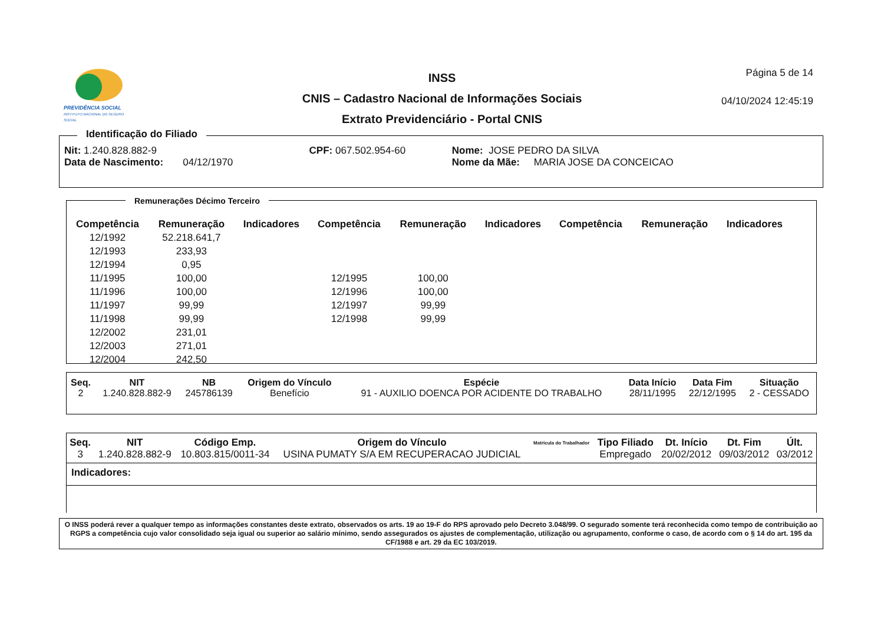PREVIDÊNCIA SOCIAL
INSTITUTO NACIONAL DO SEGURO SOCIAL
INSS
CNIS – Cadastro Nacional de Informações Sociais
Extrato Previdenciário - Portal CNIS
Página 5 de 14
04/10/2024 12:45:19
Identificação do Filiado
| Nit: 1.240.828.882-9 | CPF: 067.502.954-60 | Nome: JOSE PEDRO DA SILVA |
| Data de Nascimento: 04/12/1970 | | Nome da Mãe: MARIA JOSE DA CONCEICAO |
Remunerações Décimo Terceiro
| Competência | Remuneração | Indicadores | Competência | Remuneração | Indicadores | Competência | Remuneração | Indicadores |
| --- | --- | --- | --- | --- | --- | --- | --- | --- |
| 12/1992 | 52.218.641,7 | | | | | | | |
| 12/1993 | 233,93 | | | | | | | |
| 12/1994 | 0,95 | | | | | | | |
| 11/1995 | 100,00 | | 12/1995 | 100,00 | | | | |
| 11/1996 | 100,00 | | 12/1996 | 100,00 | | | | |
| 11/1997 | 99,99 | | 12/1997 | 99,99 | | | | |
| 11/1998 | 99,99 | | 12/1998 | 99,99 | | | | |
| 12/2002 | 231,01 | | | | | | | |
| 12/2003 | 271,01 | | | | | | | |
| 12/2004 | 242,50 | | | | | | | |
| Seq. | NIT | NB | Origem do Vínculo | Espécie | Data Início | Data Fim | Situação |
| --- | --- | --- | --- | --- | --- | --- | --- |
| 2 | 1.240.828.882-9 | 245786139 | Benefício | 91 - AUXILIO DOENCA POR ACIDENTE DO TRABALHO | 28/11/1995 | 22/12/1995 | 2 - CESSADO |
| Seq. | NIT | Código Emp. | Origem do Vínculo | Matrícula do Trabalhador | Tipo Filiado | Dt. Início | Dt. Fim | Últ. |
| --- | --- | --- | --- | --- | --- | --- | --- | --- |
| 3 | 1.240.828.882-9 | 10.803.815/0011-34 | USINA PUMATY S/A EM RECUPERACAO JUDICIAL | | Empregado | 20/02/2012 | 09/03/2012 | 03/2012 |
Indicadores:
O INSS poderá rever a qualquer tempo as informações constantes deste extrato, observados os arts. 19 ao 19-F do RPS aprovado pelo Decreto 3.048/99. O segurado somente terá reconhecida como tempo de contribuição ao RGPS a competência cujo valor consolidado seja igual ou superior ao salário mínimo, sendo assegurados os ajustes de complementação, utilização ou agrupamento, conforme o caso, de acordo com o § 14 do art. 195 da CF/1988 e art. 29 da EC 103/2019.